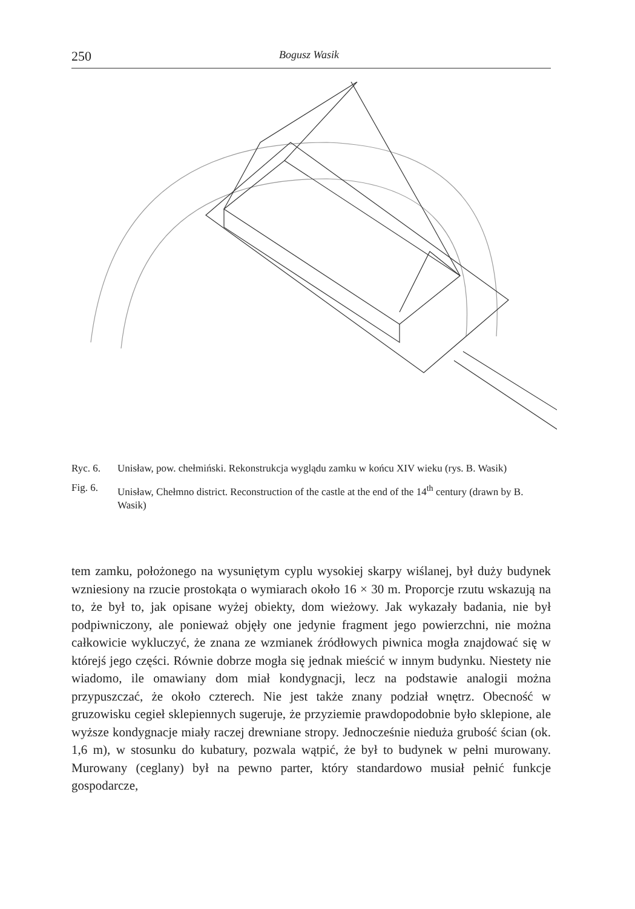250 Bogusz Wasik
Ryc. 6. Unisław, pow. chełmiński. Rekonstrukcja wyglądu zamku w końcu XIV wieku (rys. B. Wasik)
Fig. 6. Unisław, Chełmno district. Reconstruction of the castle at the end of the 14<sup>th</sup> century (drawn by B. Wasik)
tem zamku, położonego na wysuniętym cyplu wysokiej skarpy wiślanej, był duży budynek wzniesiony na rzucie prostokąta o wymiarach około 16 × 30 m. Proporcje rzutu wskazują na to, że był to, jak opisane wyżej obiekty, dom wieżowy. Jak wykazały badania, nie był podpiwniczony, ale ponieważ objęły one jedynie fragment jego powierzchni, nie można całkowicie wykluczyć, że znana ze wzmianek źródłowych piwnica mogła znajdować się w którejś jego części. Równie dobrze mogła się jednak mieścić w innym budynku. Niestety nie wiadomo, ile omawiany dom miał kondygnacji, lecz na podstawie analogii można przypuszczać, że około czterech. Nie jest także znany podział wnętrz. Obecność w gruzowisku cegieł sklepiennych sugeruje, że przyziemie prawdopodobnie było sklepione, ale wyższe kondygnacje miały raczej drewniane stropy. Jednocześnie nieduża grubość ścian (ok. 1,6 m), w stosunku do kubatury, pozwala wątpić, że był to budynek w pełni murowany. Murowany (ceglany) był na pewno parter, który standardowo musiał pełnić funkcje gospodarcze,